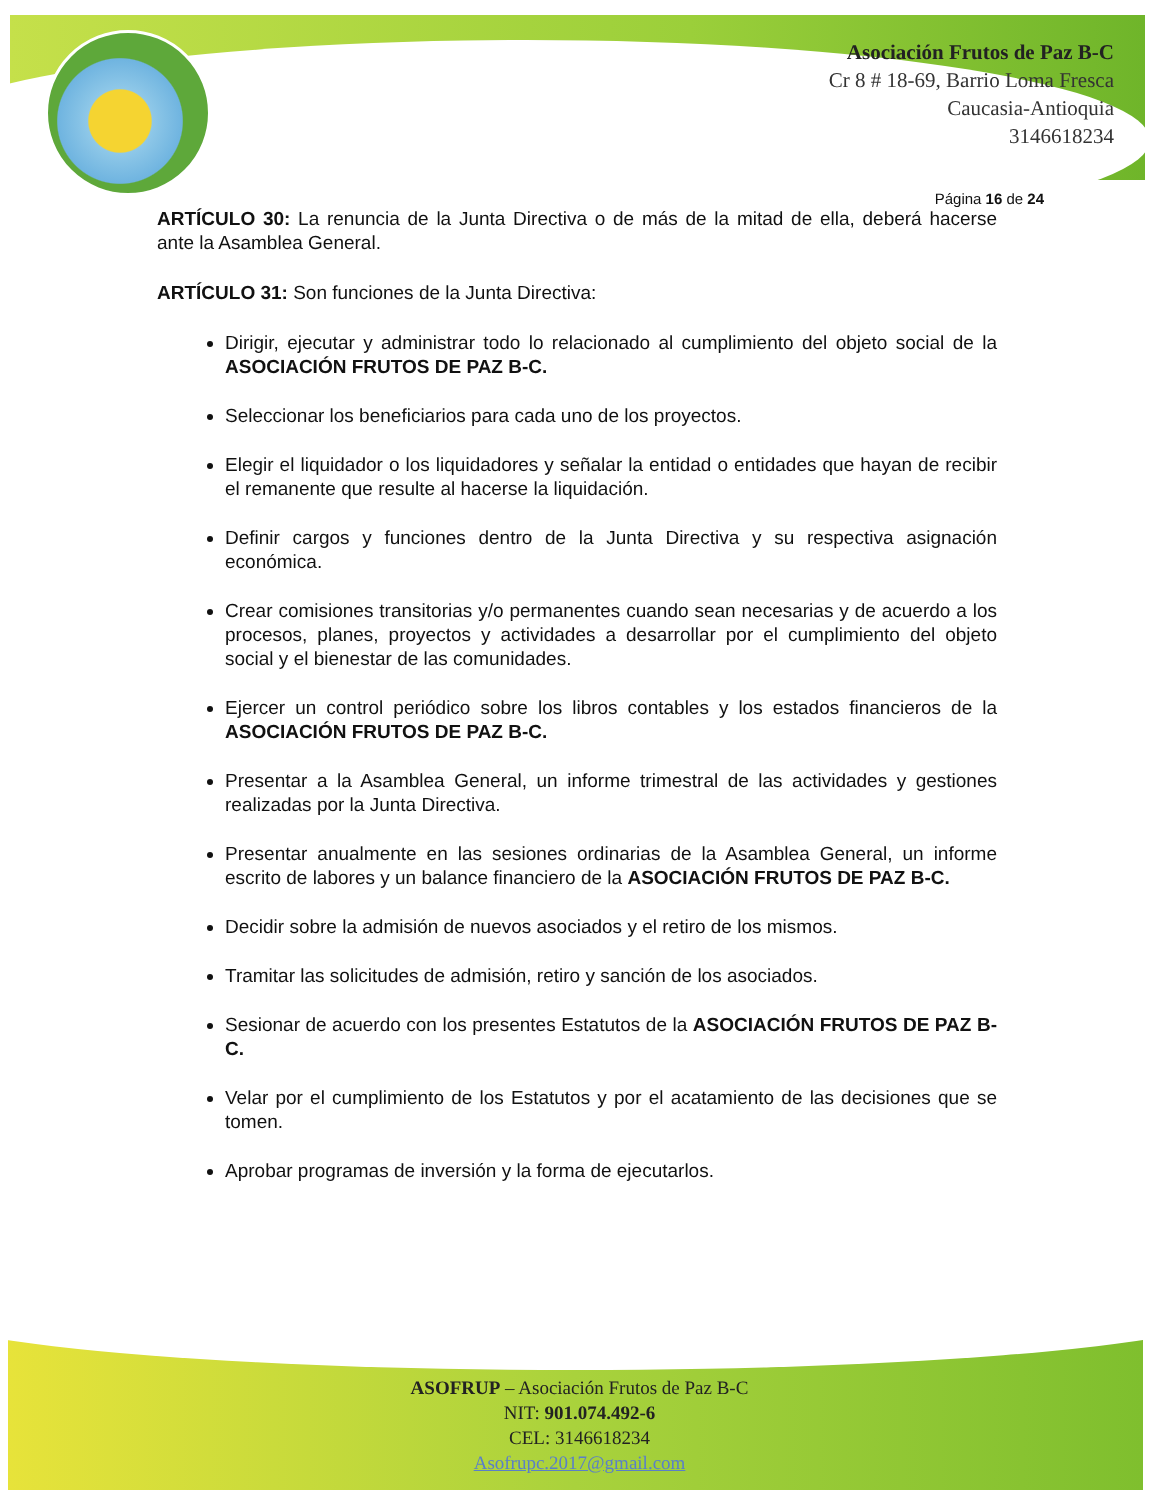Asociación Frutos de Paz B-C
Cr 8 # 18-69, Barrio Loma Fresca
Caucasia-Antioquia
3146618234
Página 16 de 24
ARTÍCULO 30: La renuncia de la Junta Directiva o de más de la mitad de ella, deberá hacerse ante la Asamblea General.
ARTÍCULO 31: Son funciones de la Junta Directiva:
Dirigir, ejecutar y administrar todo lo relacionado al cumplimiento del objeto social de la ASOCIACIÓN FRUTOS DE PAZ B-C.
Seleccionar los beneficiarios para cada uno de los proyectos.
Elegir el liquidador o los liquidadores y señalar la entidad o entidades que hayan de recibir el remanente que resulte al hacerse la liquidación.
Definir cargos y funciones dentro de la Junta Directiva y su respectiva asignación económica.
Crear comisiones transitorias y/o permanentes cuando sean necesarias y de acuerdo a los procesos, planes, proyectos y actividades a desarrollar por el cumplimiento del objeto social y el bienestar de las comunidades.
Ejercer un control periódico sobre los libros contables y los estados financieros de la ASOCIACIÓN FRUTOS DE PAZ B-C.
Presentar a la Asamblea General, un informe trimestral de las actividades y gestiones realizadas por la Junta Directiva.
Presentar anualmente en las sesiones ordinarias de la Asamblea General, un informe escrito de labores y un balance financiero de la ASOCIACIÓN FRUTOS DE PAZ B-C.
Decidir sobre la admisión de nuevos asociados y el retiro de los mismos.
Tramitar las solicitudes de admisión, retiro y sanción de los asociados.
Sesionar de acuerdo con los presentes Estatutos de la ASOCIACIÓN FRUTOS DE PAZ B-C.
Velar por el cumplimiento de los Estatutos y por el acatamiento de las decisiones que se tomen.
Aprobar programas de inversión y la forma de ejecutarlos.
ASOFRUP – Asociación Frutos de Paz B-C
NIT: 901.074.492-6
CEL: 3146618234
Asofrupc.2017@gmail.com